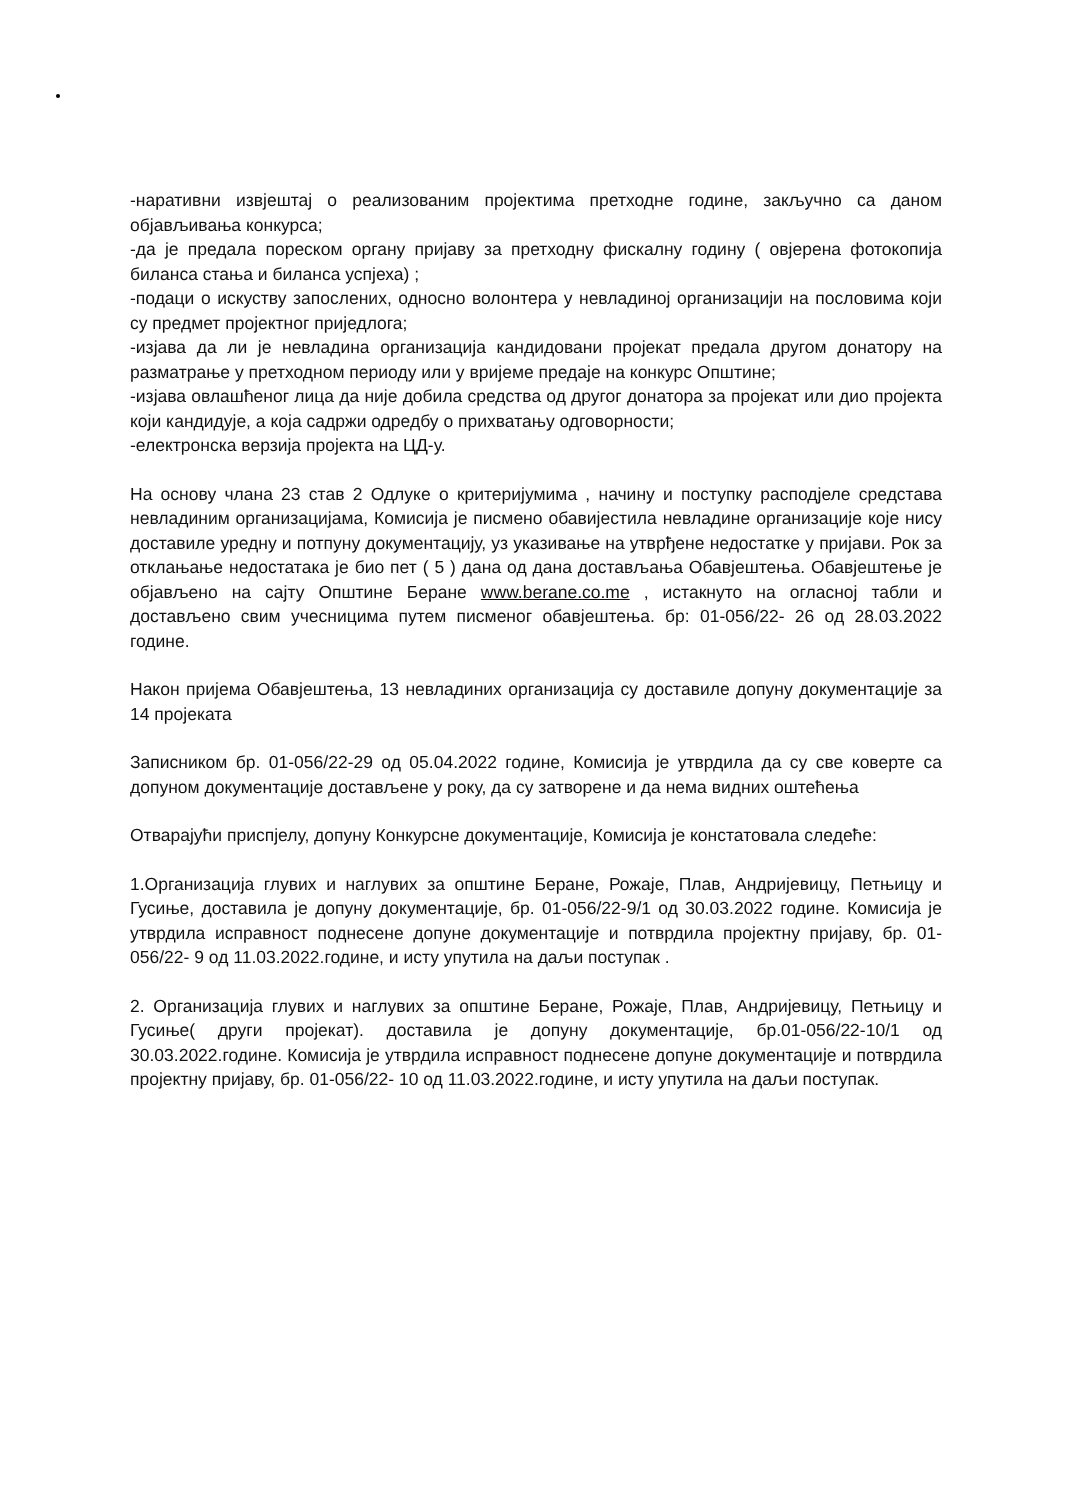-наративни извјештај о реализованим пројектима претходне године, закључно са даном објављивања конкурса;
-да је предала пореском органу пријаву за претходну фискалну годину ( овјерена фотокопија биланса стања и биланса успјеха) ;
-подаци о искуству запослених, односно волонтера у невладиној организацији на пословима који су предмет пројектног приједлога;
-изјава да ли је невладина организација кандидовани пројекат предала другом донатору на разматрање у претходном периоду или у вријеме предаје на конкурс Општине;
-изјава овлашћеног лица да није добила средства од другог донатора за пројекат или дио пројекта који кандидује, а која садржи одредбу о прихватању одговорности;
-електронска верзија пројекта на ЦД-у.
На основу члана 23 став 2 Одлуке о критеријумима , начину и поступку расподјеле средстава невладиним организацијама, Комисија је писмено обавијестила невладине организације које нису доставиле уредну и потпуну документацију, уз указивање на утврђене недостатке у пријави. Рок за отклањање недостатака је био пет ( 5 ) дана од дана достављања Обавјештења. Обавјештење је објављено на сајту Општине Беране www.berane.co.me , истакнуто на огласној табли и достављено свим учесницима путем писменог обавјештења. бр: 01-056/22- 26 од 28.03.2022 године.
Након пријема Обавјештења, 13 невладиних организација су доставиле допуну документације за 14 пројеката
Записником бр. 01-056/22-29 од 05.04.2022 године, Комисија је утврдила да су све коверте са допуном документације достављене у року, да су затворене и да нема видних оштећења
Отварајући приспјелу, допуну Конкурсне документације, Комисија је констатовала следеће:
1.Организација глувих и наглувих за општине Беране, Рожаје, Плав, Андријевицу, Петњицу и Гусиње, доставила је допуну документације, бр. 01-056/22-9/1 од 30.03.2022 године. Комисија је утврдила исправност поднесене допуне документације и потврдила пројектну пријаву, бр. 01-056/22- 9 од 11.03.2022.године, и исту упутила на даљи поступак .
2. Организација глувих и наглувих за општине Беране, Рожаје, Плав, Андријевицу, Петњицу и Гусиње( други пројекат). доставила је допуну документације, бр.01-056/22-10/1 од 30.03.2022.године. Комисија је утврдила исправност поднесене допуне документације и потврдила пројектну пријаву, бр. 01-056/22- 10 од 11.03.2022.године, и исту упутила на даљи поступак.